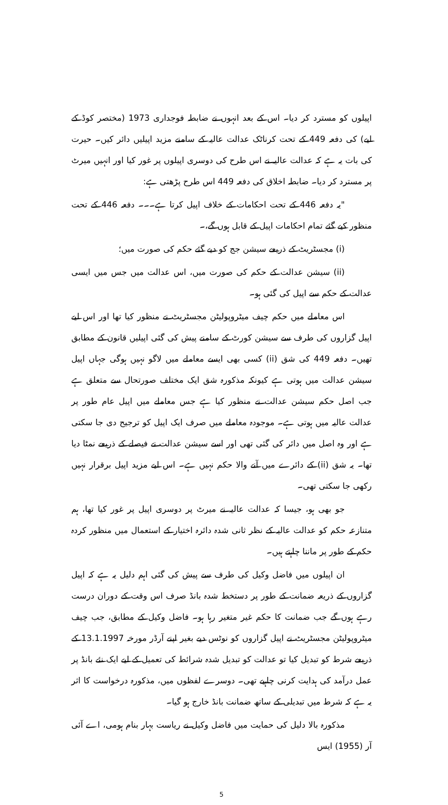اپیلوں کو مسترد کر دیا۔ اس کے بعد انہوں نے ضابطہ فوجداری 1973 (مختصر کوڈ کے لیے) کی دفعہ 449 کے تحت کرناٹک عدالت عالیہ کے سامنے مزید اپیلیں دائر کیں۔ حیرت کی بات یہ ہے کہ عدالت عالیہ نے اس طرح کی دوسری اپیلوں پر غور کیا اور انہیں میرٹ پر مسترد کر دیا۔ ضابطہ اخلاق کی دفعہ 449 اس طرح پڑھتی ہے:
"یہ دفعہ 446 کے تحت احکامات کے خلاف اپیل کرتا ہے۔۔۔ دفعہ 446 کے تحت منظور کیے گئے تمام احکامات اپیل کے قابل ہوں گے،۔
(i) مجسٹریٹ کے ذریعے سیشن جج کو دیے گئے حکم کی صورت میں؛
(ii) سیشن عدالت کے حکم کی صورت میں، اس عدالت میں جس میں ایسی عدالت کے حکم سے اپیل کی گئی ہو۔
اس معاملے میں حکم چیف میٹروپولیٹن مجسٹریٹ نے منظور کیا تھا اور اس لیے اپیل گزاروں کی طرف سے سیشن کورٹ کے سامنے پیش کی گئی اپیلیں قانون کے مطابق تھیں۔ دفعہ 449 کی شق (ii) کسی بھی ایسے معاملے میں لاگو نہیں ہوگی جہاں اپیل سیشن عدالت میں ہوتی ہے کیونکہ مذکورہ شق ایک مختلف صورتحال سے متعلق ہے جب اصل حکم سیشن عدالت نے منظور کیا ہے جس معاملے میں اپیل عام طور پر عدالت عالیہ میں ہوتی ہے۔ موجودہ معاملے میں صرف ایک اپیل کو ترجیح دی جا سکتی ہے اور وہ اصل میں دائر کی گئی تھی اور اسے سیشن عدالت نے فیصلے کے ذریعے نمٹا دیا تھا۔ یہ شق (ii) کے دائرے میں آنے والا حکم نہیں ہے۔ اس لیے مزید اپیل برقرار نہیں رکھی جا سکتی تھی۔
جو بھی ہو، جیسا کہ عدالت عالیہ نے میرٹ پر دوسری اپیل پر غور کیا تھا، ہم متنازعہ حکم کو عدالت عالیہ کے نظر ثانی شدہ دائرہ اختیار کے استعمال میں منظور کردہ حکم کے طور پر ماننا چاہتے ہیں۔
ان اپیلوں میں فاضل وکیل کی طرف سے پیش کی گئی اہم دلیل یہ ہے کہ اپیل گزاروں کے ذریعہ ضمانت کے طور پر دستخط شدہ بانڈ صرف اس وقت کے دوران درست رہے ہوں گے جب ضمانت کا حکم غیر متغیر رہا ہو۔ فاضل وکیل کے مطابق، جب چیف میٹروپولیٹن مجسٹریٹ نے اپیل گزاروں کو نوٹس دیے بغیر اپنے آرڈر مورخہ 13.1.1997 کے ذریعے شرط کو تبدیل کیا تو عدالت کو تبدیل شدہ شرائط کی تعمیل کے لیے ایک نئے بانڈ پر عمل درآمد کی ہدایت کرنی چاہیے تھی۔ دوسرے لفظوں میں، مذکورہ درخواست کا اثر یہ ہے کہ شرط میں تبدیلی کے ساتھ ضمانت بانڈ خارج ہو گیا۔
مذکورہ بالا دلیل کی حمایت میں فاضل وکیل نے ریاست بہار بنام ہومی، اے آئی آر (1955) ایس
5